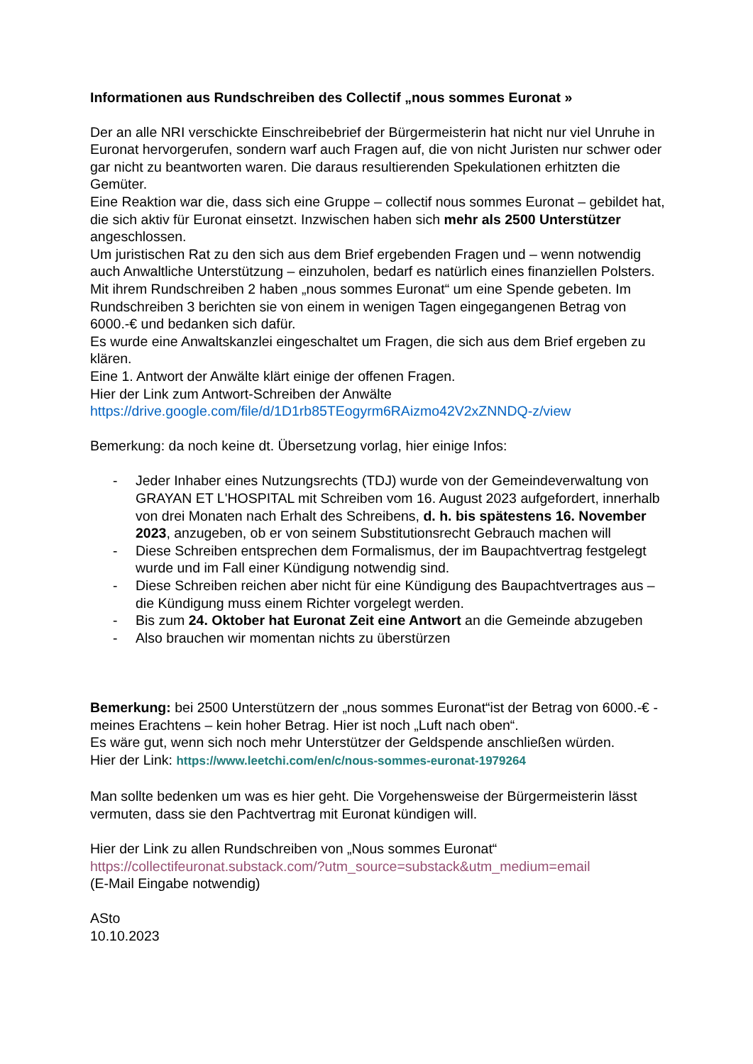Informationen aus Rundschreiben des Collectif „nous sommes Euronat »
Der an alle NRI verschickte Einschreibebrief der Bürgermeisterin hat nicht nur viel Unruhe in Euronat hervorgerufen, sondern warf auch Fragen auf, die von nicht Juristen nur schwer oder gar nicht zu beantworten waren. Die daraus resultierenden Spekulationen erhitzten die Gemüter.
Eine Reaktion war die, dass sich eine Gruppe – collectif nous sommes Euronat – gebildet hat, die sich aktiv für Euronat einsetzt. Inzwischen haben sich mehr als 2500 Unterstützer angeschlossen.
Um juristischen Rat zu den sich aus dem Brief ergebenden Fragen und – wenn notwendig auch Anwaltliche Unterstützung – einzuholen, bedarf es natürlich eines finanziellen Polsters. Mit ihrem Rundschreiben 2 haben „nous sommes Euronat“ um eine Spende gebeten. Im Rundschreiben 3 berichten sie von einem in wenigen Tagen eingegangenen Betrag von 6000.-€ und bedanken sich dafür.
Es wurde eine Anwaltskanzlei eingeschaltet um Fragen, die sich aus dem Brief ergeben zu klären.
Eine 1. Antwort der Anwälte klärt einige der offenen Fragen.
Hier der Link zum Antwort-Schreiben der Anwälte
https://drive.google.com/file/d/1D1rb85TEogyrm6RAizmo42V2xZNNDQ-z/view
Bemerkung: da noch keine dt. Übersetzung vorlag, hier einige Infos:
- Jeder Inhaber eines Nutzungsrechts (TDJ) wurde von der Gemeindeverwaltung von GRAYAN ET L'HOSPITAL mit Schreiben vom 16. August 2023 aufgefordert, innerhalb von drei Monaten nach Erhalt des Schreibens, d. h. bis spätestens 16. November 2023, anzugeben, ob er von seinem Substitutionsrecht Gebrauch machen will
- Diese Schreiben entsprechen dem Formalismus, der im Baupachtvertrag festgelegt wurde und im Fall einer Kündigung notwendig sind.
- Diese Schreiben reichen aber nicht für eine Kündigung des Baupachtvertrages aus – die Kündigung muss einem Richter vorgelegt werden.
- Bis zum 24. Oktober hat Euronat Zeit eine Antwort an die Gemeinde abzugeben
- Also brauchen wir momentan nichts zu überstürzen
Bemerkung: bei 2500 Unterstützern der „nous sommes Euronat“ist der Betrag von 6000.-€ - meines Erachtens – kein hoher Betrag. Hier ist noch „Luft nach oben“.
Es wäre gut, wenn sich noch mehr Unterstützer der Geldspende anschließen würden.
Hier der Link: https://www.leetchi.com/en/c/nous-sommes-euronat-1979264
Man sollte bedenken um was es hier geht. Die Vorgehensweise der Bürgermeisterin lässt vermuten, dass sie den Pachtvertrag mit Euronat kündigen will.
Hier der Link zu allen Rundschreiben von „Nous sommes Euronat“
https://collectifeuronat.substack.com/?utm_source=substack&utm_medium=email
(E-Mail Eingabe notwendig)
ASto
10.10.2023